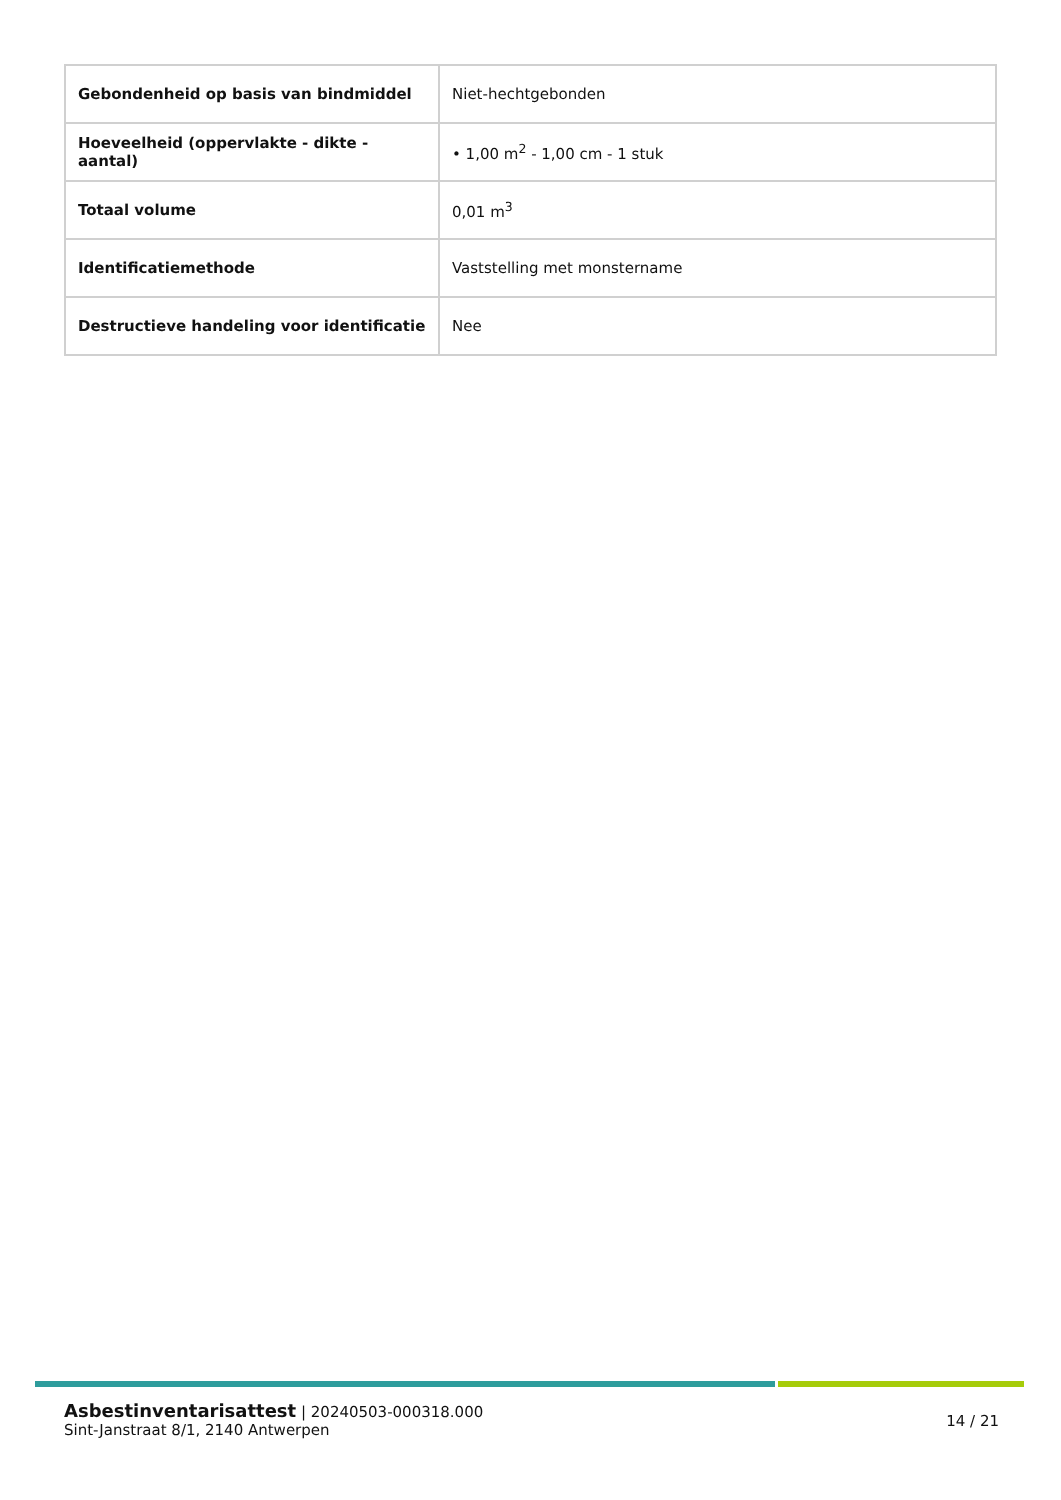| Gebondenheid op basis van bindmiddel | Niet-hechtgebonden |
| Hoeveelheid (oppervlakte - dikte - aantal) | • 1,00 m<sup>2</sup> - 1,00 cm - 1 stuk |
| Totaal volume | 0,01 m<sup>3</sup> |
| Identificatiemethode | Vaststelling met monstername |
| Destructieve handeling voor identificatie | Nee |
Asbestinventarisattest | 20240503-000318.000
Sint-Janstraat 8/1, 2140 Antwerpen
14 / 21